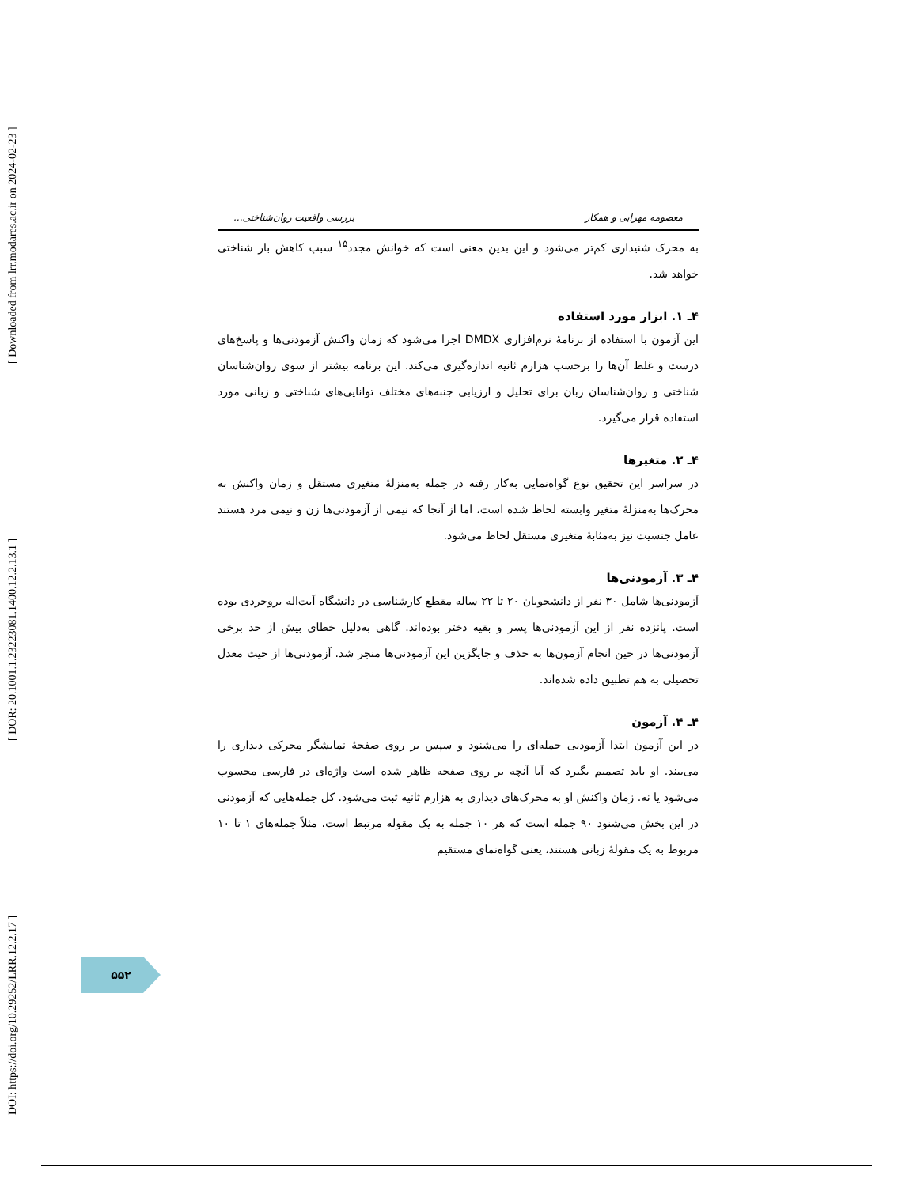DOI: https://doi.org/10.29252/LRR.12.2.17 ] [ DOR: 20.1001.1.23223081.1400.12.2.13.1 ] [ Downloaded from lrr.modares.ac.ir on 2024-02-23 ]
معصومه مهرابی و همکار بررسی واقعیت روان‌شناختی...
به محرک شنیداری کم‌تر می‌شود و این بدین معنی است که خوانش مجدد<sup>۱۵</sup> سبب کاهش بار شناختی خواهد شد.
۴ـ ۱. ابزار مورد استفاده
این آزمون با استفاده از برنامهٔ نرم‌افزاری DMDX اجرا می‌شود که زمان واکنش آزمودنی‌ها و پاسخ‌های درست و غلط آن‌ها را برحسب هزارم ثانیه اندازه‌گیری می‌کند. این برنامه بیشتر از سوی روان‌شناسان شناختی و روان‌شناسان زبان برای تحلیل و ارزیابی جنبه‌های مختلف توانایی‌های شناختی و زبانی مورد استفاده قرار می‌گیرد.
۴ـ ۲. متغیرها
در سراسر این تحقیق نوع گواه‌نمایی به‌کار رفته در جمله به‌منزلهٔ متغیری مستقل و زمان واکنش به محرک‌ها به‌منزلهٔ متغیر وابسته لحاظ شده است، اما از آنجا که نیمی از آزمودنی‌ها زن و نیمی مرد هستند عامل جنسیت نیز به‌مثابهٔ متغیری مستقل لحاظ می‌شود.
۴ـ ۳. آزمودنی‌ها
آزمودنی‌ها شامل ۳۰ نفر از دانشجویان ۲۰ تا ۲۲ ساله مقطع کارشناسی در دانشگاه آیت‌اله بروجردی بوده است. پانزده نفر از این آزمودنی‌ها پسر و بقیه دختر بوده‌اند. گاهی به‌دلیل خطای بیش از حد برخی آزمودنی‌ها در حین انجام آزمون‌ها به حذف و جایگزین این آزمودنی‌ها منجر شد. آزمودنی‌ها از حیث معدل تحصیلی به هم تطبیق داده شده‌اند.
۴ـ ۴. آزمون
در این آزمون ابتدا آزمودنی جمله‌ای را می‌شنود و سپس بر روی صفحهٔ نمایشگر محرکی دیداری را می‌بیند. او باید تصمیم بگیرد که آیا آنچه بر روی صفحه ظاهر شده است واژه‌ای در فارسی محسوب می‌شود یا نه. زمان واکنش او به محرک‌های دیداری به هزارم ثانیه ثبت می‌شود. کل جمله‌هایی که آزمودنی در این بخش می‌شنود ۹۰ جمله است که هر ۱۰ جمله به یک مقوله مرتبط است، مثلاً جمله‌های ۱ تا ۱۰ مربوط به یک مقولهٔ زبانی هستند، یعنی گواه‌نمای مستقیم
۵۵۲